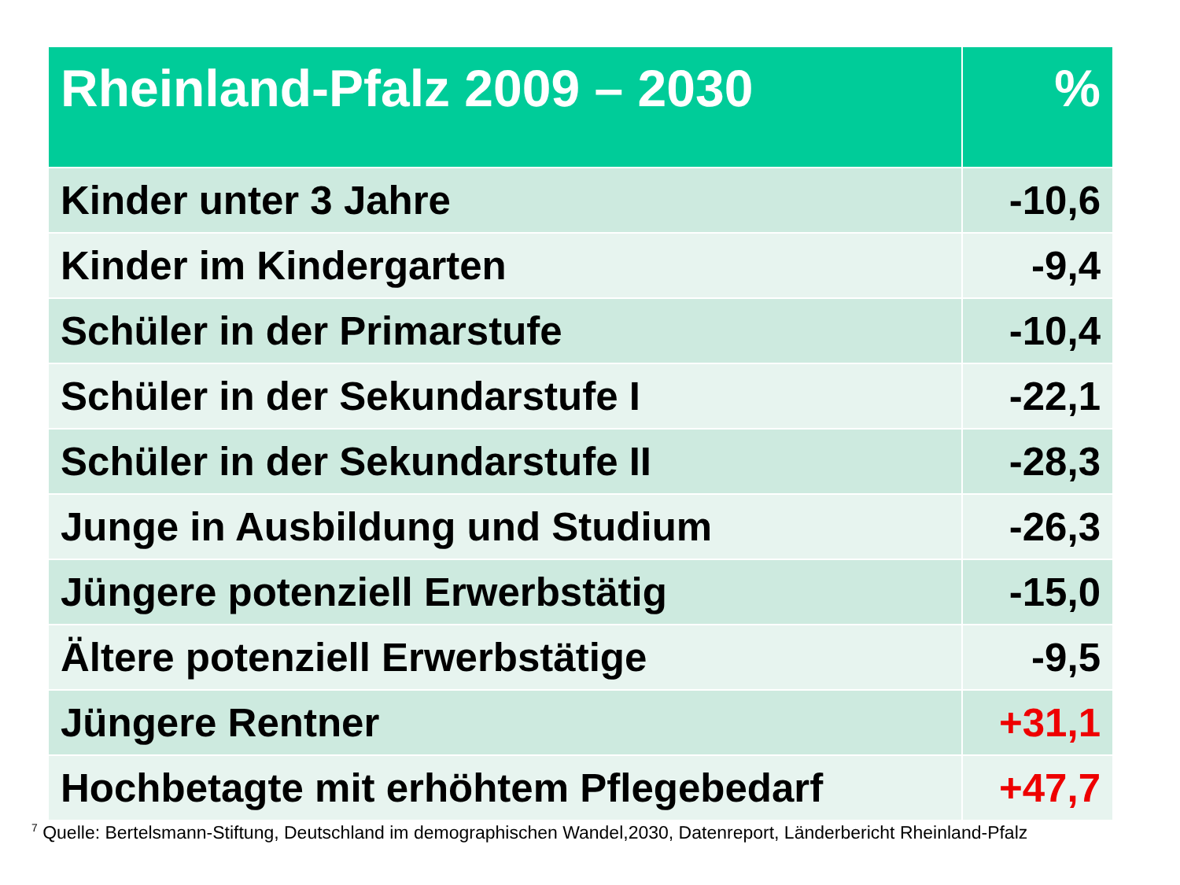| Rheinland-Pfalz 2009 – 2030 | % |
| --- | --- |
| Kinder unter 3 Jahre | -10,6 |
| Kinder im Kindergarten | -9,4 |
| Schüler in der Primarstufe | -10,4 |
| Schüler in der Sekundarstufe I | -22,1 |
| Schüler in der Sekundarstufe II | -28,3 |
| Junge in Ausbildung und Studium | -26,3 |
| Jüngere potenziell Erwerbstätig | -15,0 |
| Ältere potenziell Erwerbstätige | -9,5 |
| Jüngere Rentner | +31,1 |
| Hochbetagte mit erhöhtem Pflegebedarf | +47,7 |
<sup>7</sup> Quelle: Bertelsmann-Stiftung, Deutschland im demographischen Wandel,2030, Datenreport, Länderbericht Rheinland-Pfalz